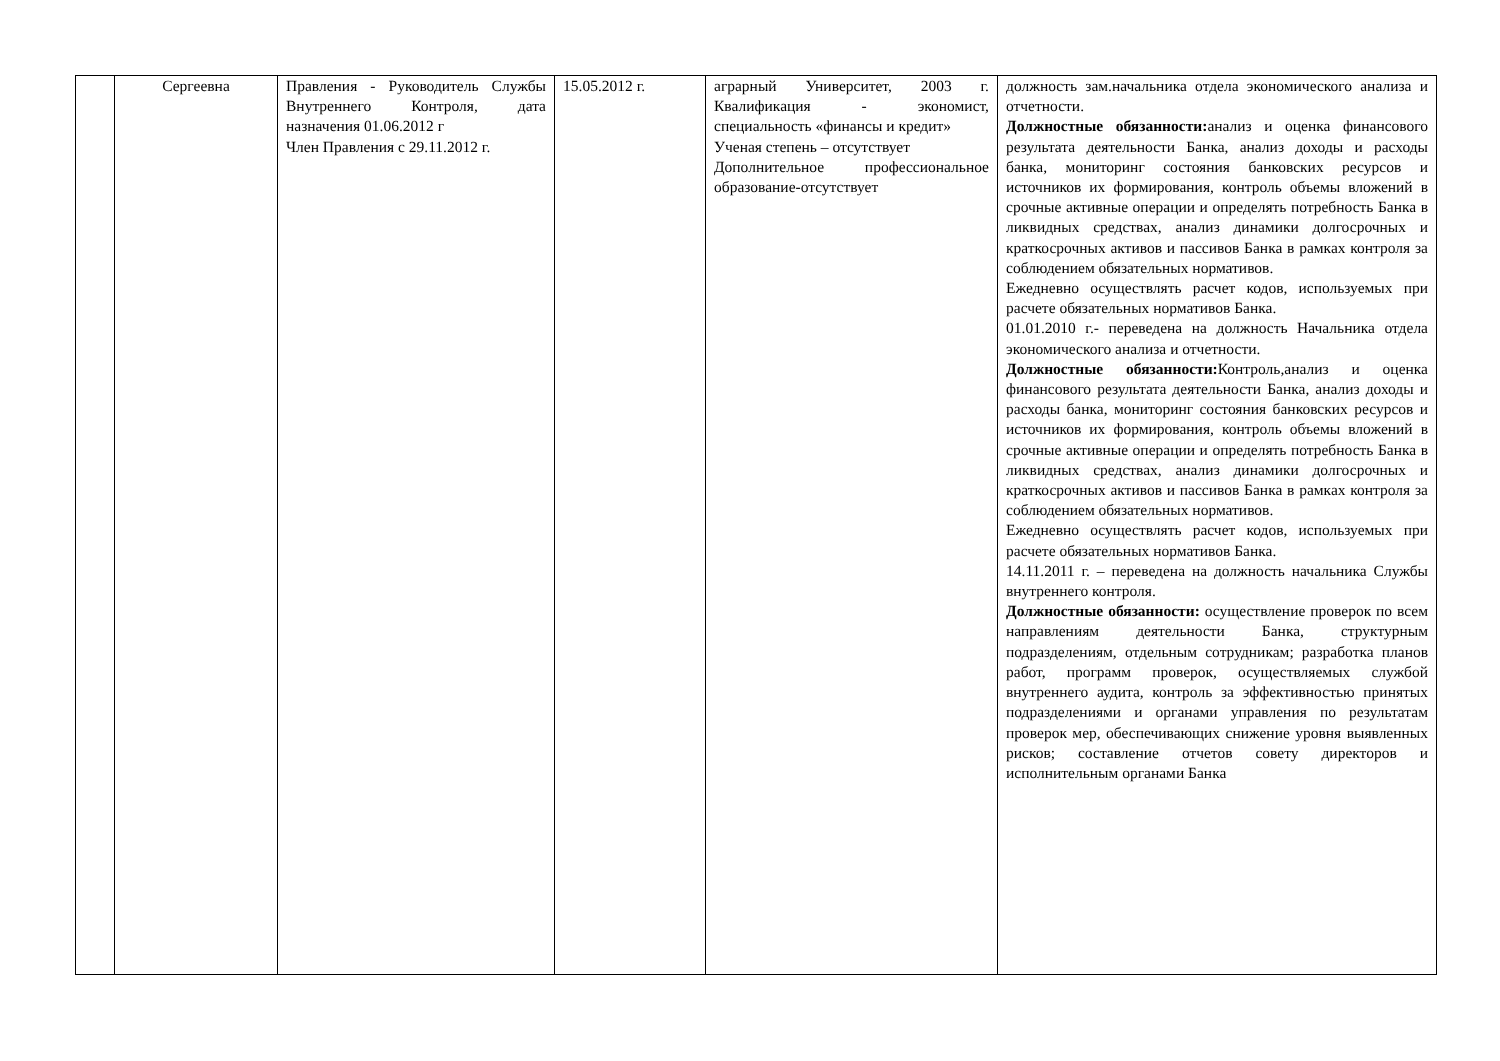| | Сергеевна | Правления - Руководитель Службы Внутреннего Контроля, дата назначения 01.06.2012 г Член Правления с 29.11.2012 г. | 15.05.2012 г. | аграрный Университет, 2003 г. Квалификация - экономист, специальность «финансы и кредит» Ученая степень – отсутствует Дополнительное профессиональное образование-отсутствует | должность зам.начальника отдела экономического анализа и отчетности. Должностные обязанности: анализ и оценка финансового результата деятельности Банка, анализ доходы и расходы банка, мониторинг состояния банковских ресурсов и источников их формирования, контроль объемы вложений в срочные активные операции и определять потребность Банка в ликвидных средствах, анализ динамики долгосрочных и краткосрочных активов и пассивов Банка в рамках контроля за соблюдением обязательных нормативов. Ежедневно осуществлять расчет кодов, используемых при расчете обязательных нормативов Банка. 01.01.2010 г.- переведена на должность Начальника отдела экономического анализа и отчетности. Должностные обязанности: Контроль,анализ и оценка финансового результата деятельности Банка, анализ доходы и расходы банка, мониторинг состояния банковских ресурсов и источников их формирования, контроль объемы вложений в срочные активные операции и определять потребность Банка в ликвидных средствах, анализ динамики долгосрочных и краткосрочных активов и пассивов Банка в рамках контроля за соблюдением обязательных нормативов. Ежедневно осуществлять расчет кодов, используемых при расчете обязательных нормативов Банка. 14.11.2011 г. – переведена на должность начальника Службы внутреннего контроля. Должностные обязанности: осуществление проверок по всем направлениям деятельности Банка, структурным подразделениям, отдельным сотрудникам; разработка планов работ, программ проверок, осуществляемых службой внутреннего аудита, контроль за эффективностью принятых подразделениями и органами управления по результатам проверок мер, обеспечивающих снижение уровня выявленных рисков; составление отчетов совету директоров и исполнительным органами Банка |